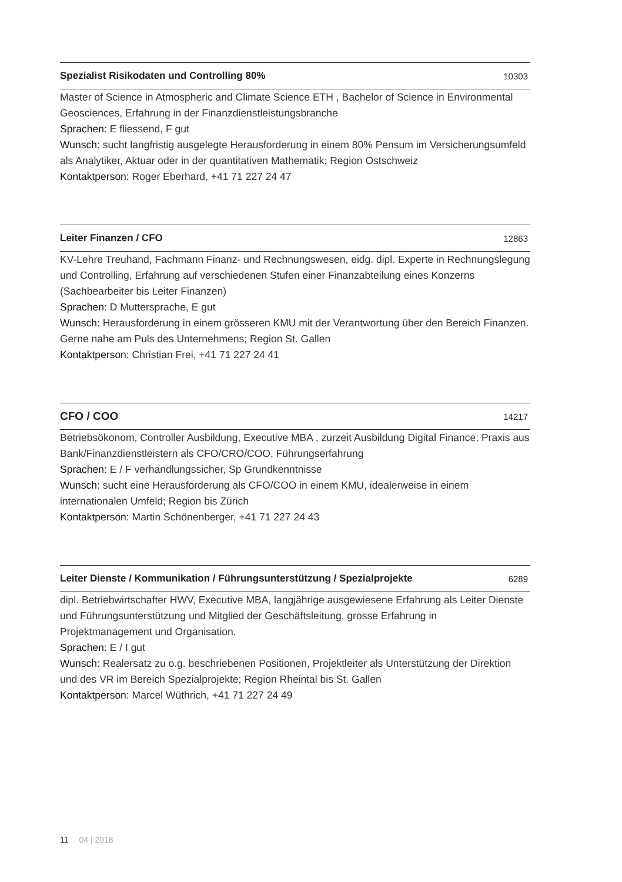Spezialist Risikodaten und Controlling 80% 10303
Master of Science in Atmospheric and Climate Science ETH , Bachelor of Science in Environmental Geosciences, Erfahrung in der Finanzdienstleistungsbranche
Sprachen: E fliessend, F gut
Wunsch: sucht langfristig ausgelegte Herausforderung in einem 80% Pensum im Versicherungsumfeld als Analytiker, Aktuar oder in der quantitativen Mathematik; Region Ostschweiz
Kontaktperson: Roger Eberhard, +41 71 227 24 47
Leiter Finanzen / CFO 12863
KV-Lehre Treuhand, Fachmann Finanz- und Rechnungswesen, eidg. dipl. Experte in Rechnungslegung und Controlling, Erfahrung auf verschiedenen Stufen einer Finanzabteilung eines Konzerns (Sachbearbeiter bis Leiter Finanzen)
Sprachen: D Muttersprache, E gut
Wunsch: Herausforderung in einem grösseren KMU mit der Verantwortung über den Bereich Finanzen. Gerne nahe am Puls des Unternehmens; Region St. Gallen
Kontaktperson: Christian Frei, +41 71 227 24 41
CFO / COO 14217
Betriebsökonom, Controller Ausbildung, Executive MBA , zurzeit Ausbildung Digital Finance; Praxis aus Bank/Finanzdienstleistern als CFO/CRO/COO, Führungserfahrung
Sprachen: E / F verhandlungssicher, Sp Grundkenntnisse
Wunsch: sucht eine Herausforderung als CFO/COO in einem KMU, idealerweise in einem internationalen Umfeld; Region bis Zürich
Kontaktperson: Martin Schönenberger, +41 71 227 24 43
Leiter Dienste / Kommunikation / Führungsunterstützung / Spezialprojekte 6289
dipl. Betriebwirtschafter HWV, Executive MBA, langjährige ausgewiesene Erfahrung als Leiter Dienste und Führungsunterstützung und Mitglied der Geschäftsleitung, grosse Erfahrung in Projektmanagement und Organisation.
Sprachen: E / I gut
Wunsch: Realersatz zu o.g. beschriebenen Positionen, Projektleiter als Unterstützung der Direktion und des VR im Bereich Spezialprojekte; Region Rheintal bis St. Gallen
Kontaktperson: Marcel Wüthrich, +41 71 227 24 49
11 04 | 2018